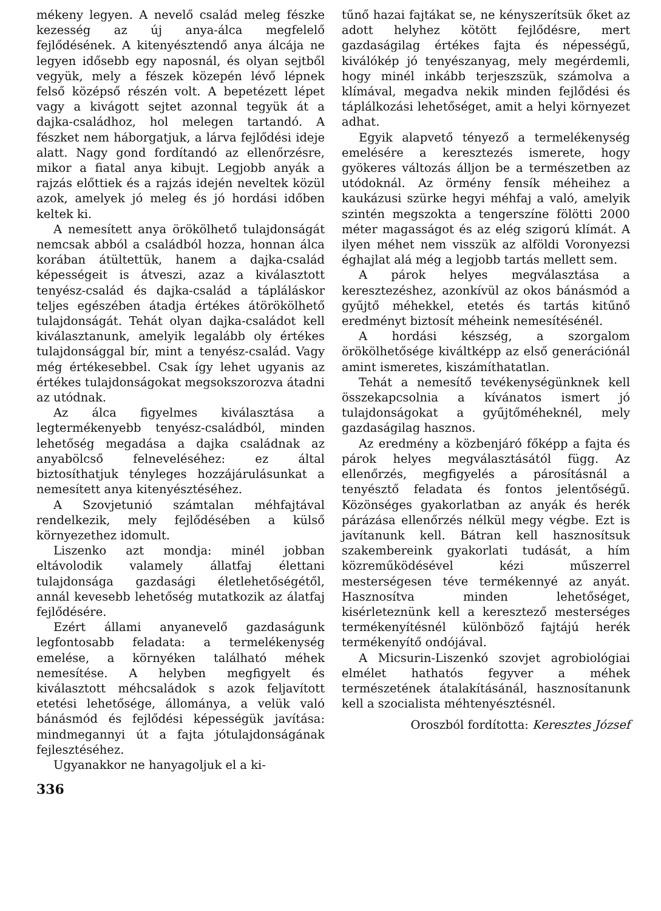mékeny legyen. A nevelő család meleg fészke kezesség az új anya-álca megfelelő fejlődésének. A kitenyésztendő anya álcája ne legyen idősebb egy naposnál, és olyan sejtből vegyük, mely a fészek közepén lévő lépnek felső középső részén volt. A bepetézett lépet vagy a kivágott sejtet azonnal tegyük át a dajka-családhoz, hol melegen tartandó. A fészket nem háborgatjuk, a lárva fejlődési ideje alatt. Nagy gond fordítandó az ellenőrzésre, mikor a fiatal anya kibujt. Legjobb anyák a rajzás előttiek és a rajzás idején neveltek közül azok, amelyek jó meleg és jó hordási időben keltek ki.
A nemesített anya örökölhető tulajdonságát nemcsak abból a családból hozza, honnan álca korában átültettük, hanem a dajka-család képességeit is átveszi, azaz a kiválasztott tenyész-család és dajka-család a tápláláskor teljes egészében átadja értékes átörökölhető tulajdonságát. Tehát olyan dajka-családot kell kiválasztanunk, amelyik legalább oly értékes tulajdonsággal bír, mint a tenyész-család. Vagy még értékesebbel. Csak így lehet ugyanis az értékes tulajdonságokat megsokszorozva átadni az utódnak.
Az álca figyelmes kiválasztása a legtermékenyebb tenyész-családból, minden lehetőség megadása a dajka családnak az anyabölcső felneveléséhez: ez által biztosíthatjuk tényleges hozzájárulásunkat a nemesített anya kitenyésztéséhez.
A Szovjetunió számtalan méhfajtával rendelkezik, mely fejlődésében a külső környezethez idomult.
Liszenko azt mondja: minél jobban eltávolodik valamely állatfaj élettani tulajdonsága gazdasági életlehetőségétől, annál kevesebb lehetőség mutatkozik az álatfaj fejlődésére.
Ezért állami anyanevelő gazdaságunk legfontosabb feladata: a termelékenység emelése, a környéken található méhek nemesítése. A helyben megfigyelt és kiválasztott méhcsaládok s azok feljavított etetési lehetősége, állománya, a velük való bánásmód és fejlődési képességük javítása: mindmegannyi út a fajta jótulajdonságának fejlesztéséhez.
Ugyanakkor ne hanyagoljuk el a ki-
tűnő hazai fajtákat se, ne kényszerítsük őket az adott helyhez kötött fejlődésre, mert gazdaságilag értékes fajta és népességű, kiválókép jó tenyészanyag, mely megérdemli, hogy minél inkább terjeszszük, számolva a klímával, megadva nekik minden fejlődési és táplálkozási lehetőséget, amit a helyi környezet adhat.
Egyik alapvető tényező a termelékenység emelésére a keresztezés ismerete, hogy gyökeres változás álljon be a természetben az utódoknál. Az örmény fensík méheihez a kaukázusi szürke hegyi méhfaj a való, amelyik szintén megszokta a tengerszíne fölötti 2000 méter magasságot és az elég szigorú klímát. A ilyen méhet nem visszük az alföldi Voronyezsi éghajlat alá még a legjobb tartás mellett sem.
A párok helyes megválasztása a keresztezéshez, azonkívül az okos bánásmód a gyűjtő méhekkel, etetés és tartás kitűnő eredményt biztosít méheink nemesítésénél.
A hordási készség, a szorgalom örökölhetősége kiváltképp az első generációnál amint ismeretes, kiszámíthatatlan.
Tehát a nemesítő tevékenységünknek kell összekapcsolnia a kívánatos ismert jó tulajdonságokat a gyűjtőméheknél, mely gazdaságilag hasznos.
Az eredmény a közbenjáró főképp a fajta és párok helyes megválasztásától függ. Az ellenőrzés, megfigyelés a párosításnál a tenyésztő feladata és fontos jelentőségű. Közönséges gyakorlatban az anyák és herék párázása ellenőrzés nélkül megy végbe. Ezt is javítanunk kell. Bátran kell hasznosítsuk szakembereink gyakorlati tudását, a hím közreműködésével kézi műszerrel mesterségesen téve termékennyé az anyát. Hasznosítva minden lehetőséget, kisérleteznünk kell a keresztező mesterséges termékenyítésnél különböző fajtájú herék termékenyítő ondójával.
A Micsurin-Liszenkó szovjet agrobiológiai elmélet hathatós fegyver a méhek természetének átalakításánál, hasznosítanunk kell a szocialista méhtenyésztésnél.
Oroszból fordította: Keresztes József
336